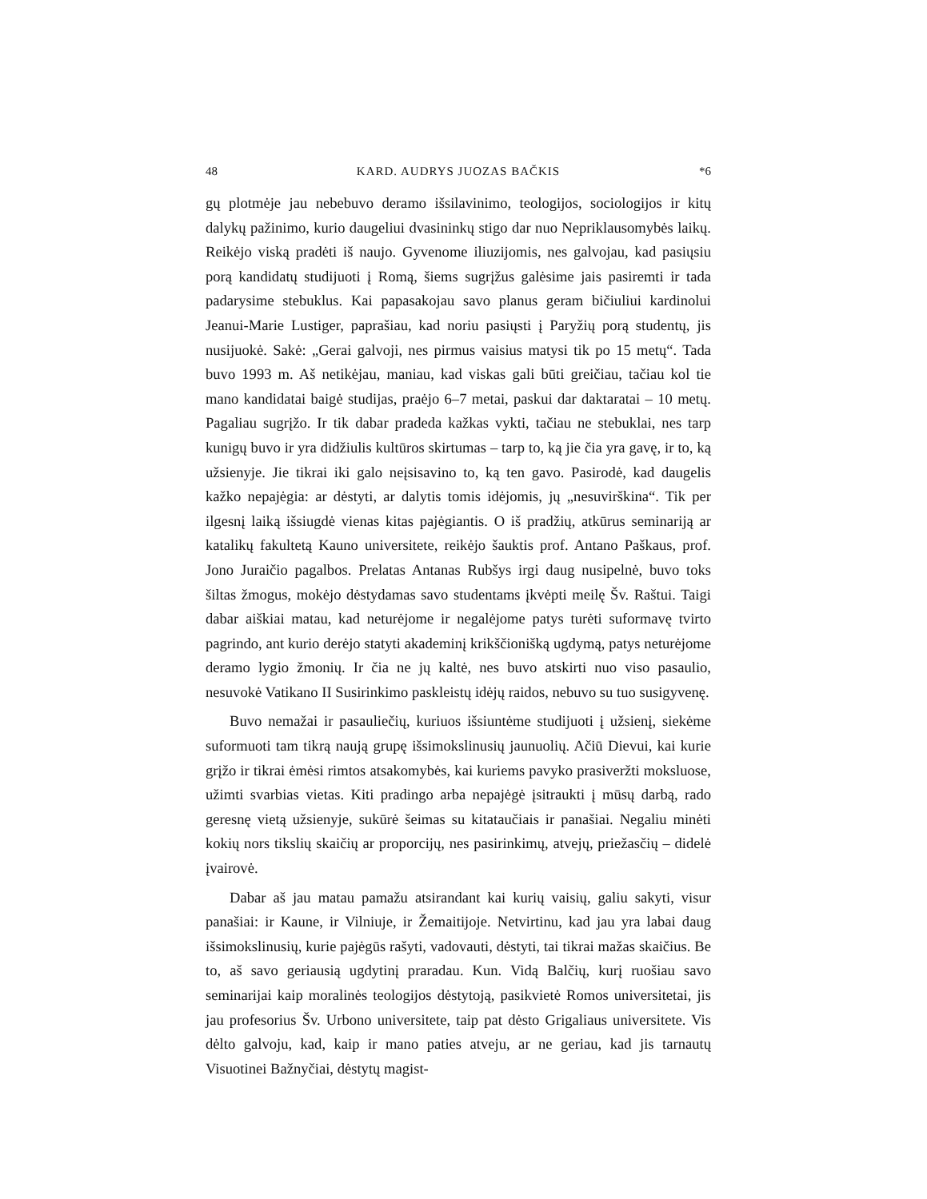48 KARD. AUDRYS JUOZAS BAČKIS *6
gų plotmėje jau nebebuvo deramo išsilavinimo, teologijos, sociologijos ir kitų dalykų pažinimo, kurio daugeliui dvasininkų stigo dar nuo Nepriklausomybės laikų. Reikėjo viską pradėti iš naujo. Gyvenome iliuzijomis, nes galvojau, kad pasiųsiu porą kandidatų studijuoti į Romą, šiems sugrįžus galėsime jais pasiremti ir tada padarysime stebuklus. Kai papasakojau savo planus geram bičiuliui kardinolui Jeanui-Marie Lustiger, paprašiau, kad noriu pasiųsti į Paryžių porą studentų, jis nusijuokė. Sakė: „Gerai galvoji, nes pirmus vaisius matysi tik po 15 metų“. Tada buvo 1993 m. Aš netikėjau, maniau, kad viskas gali būti greičiau, tačiau kol tie mano kandidatai baigė studijas, praėjo 6–7 metai, paskui dar daktaratai – 10 metų. Pagaliau sugrįžo. Ir tik dabar pradeda kažkas vykti, tačiau ne stebuklai, nes tarp kunigų buvo ir yra didžiulis kultūros skirtumas – tarp to, ką jie čia yra gavę, ir to, ką užsienyje. Jie tikrai iki galo neįsisavino to, ką ten gavo. Pasirodė, kad daugelis kažko nepajėgia: ar dėstyti, ar dalytis tomis idėjomis, jų „nesuvirškina“. Tik per ilgesnį laiką išsiugdė vienas kitas pajėgiantis. O iš pradžių, atkūrus seminariją ar katalikų fakultetą Kauno universitete, reikėjo šauktis prof. Antano Paškaus, prof. Jono Juraičio pagalbos. Prelatas Antanas Rubšys irgi daug nusipelnė, buvo toks šiltas žmogus, mokėjo dėstydamas savo studentams įkvėpti meilę Šv. Raštui. Taigi dabar aiškiai matau, kad neturėjome ir negalėjome patys turėti suformavę tvirto pagrindo, ant kurio derėjo statyti akademinį krikščionišką ugdymą, patys neturėjome deramo lygio žmonių. Ir čia ne jų kaltė, nes buvo atskirti nuo viso pasaulio, nesuvokė Vatikano II Susirinkimo paskleistų idėjų raidos, nebuvo su tuo susigyvenę.
Buvo nemažai ir pasauliečių, kuriuos išsiuntėme studijuoti į užsienį, siekėme suformuoti tam tikrą naują grupę išsimokslinusių jaunuolių. Ačiū Dievui, kai kurie grįžo ir tikrai ėmėsi rimtos atsakomybės, kai kuriems pavyko prasiveržti moksluose, užimti svarbias vietas. Kiti pradingo arba nepajėgė įsitraukti į mūsų darbą, rado geresnę vietą užsienyje, sukūrė šeimas su kitataučiais ir panašiai. Negaliu minėti kokių nors tikslių skaičių ar proporcijų, nes pasirinkimų, atvejų, priežasčių – didelė įvairovė.
Dabar aš jau matau pamažu atsirandant kai kurių vaisių, galiu sakyti, visur panašiai: ir Kaune, ir Vilniuje, ir Žemaitijoje. Netvirtinu, kad jau yra labai daug išsimokslinusių, kurie pajėgūs rašyti, vadovauti, dėstyti, tai tikrai mažas skaičius. Be to, aš savo geriausią ugdytinį praradau. Kun. Vidą Balčių, kurį ruošiau savo seminarijai kaip moralinės teologijos dėstytoją, pasikvietė Romos universitetai, jis jau profesorius Šv. Urbono universitete, taip pat dėsto Grigaliaus universitete. Vis dėlto galvoju, kad, kaip ir mano paties atveju, ar ne geriau, kad jis tarnautų Visuotinei Bažnyčiai, dėstytų magist-